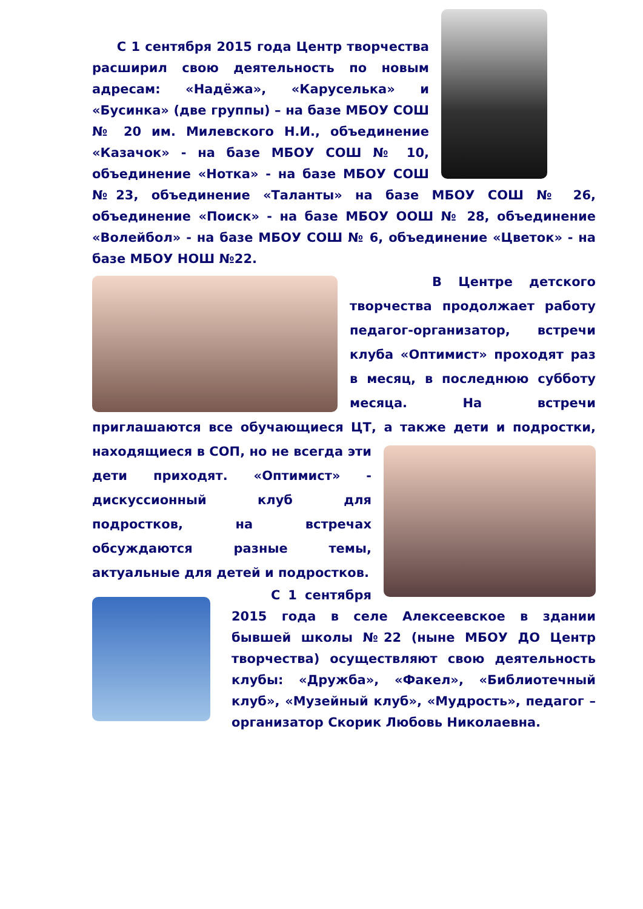С 1 сентября 2015 года Центр творчества расширил свою деятельность по новым адресам: «Надёжа», «Каруселька» и «Бусинка» (две группы) – на базе МБОУ СОШ № 20 им. Милевского Н.И., объединение «Казачок» - на базе МБОУ СОШ № 10, объединение «Нотка» - на базе МБОУ СОШ №23, объединение «Таланты» на базе МБОУ СОШ № 26, объединение «Поиск» - на базе МБОУ ООШ № 28, объединение «Волейбол» - на базе МБОУ СОШ № 6, объединение «Цветок» - на базе МБОУ НОШ №22.
В Центре детского творчества продолжает работу педагог-организатор, встречи клуба «Оптимист» проходят раз в месяц, в последнюю субботу месяца. На встречи приглашаются все обучающиеся ЦТ, а также дети и подростки, находящиеся в СОП, но не всегда эти дети приходят. «Оптимист» - дискуссионный клуб для подростков, на встречах обсуждаются разные темы, актуальные для детей и подростков.
С 1 сентября 2015 года в селе Алексеевское в здании бывшей школы №22 (ныне МБОУ ДО Центр творчества) осуществляют свою деятельность клубы: «Дружба», «Факел», «Библиотечный клуб», «Музейный клуб», «Мудрость», педагог – организатор Скорик Любовь Николаевна.